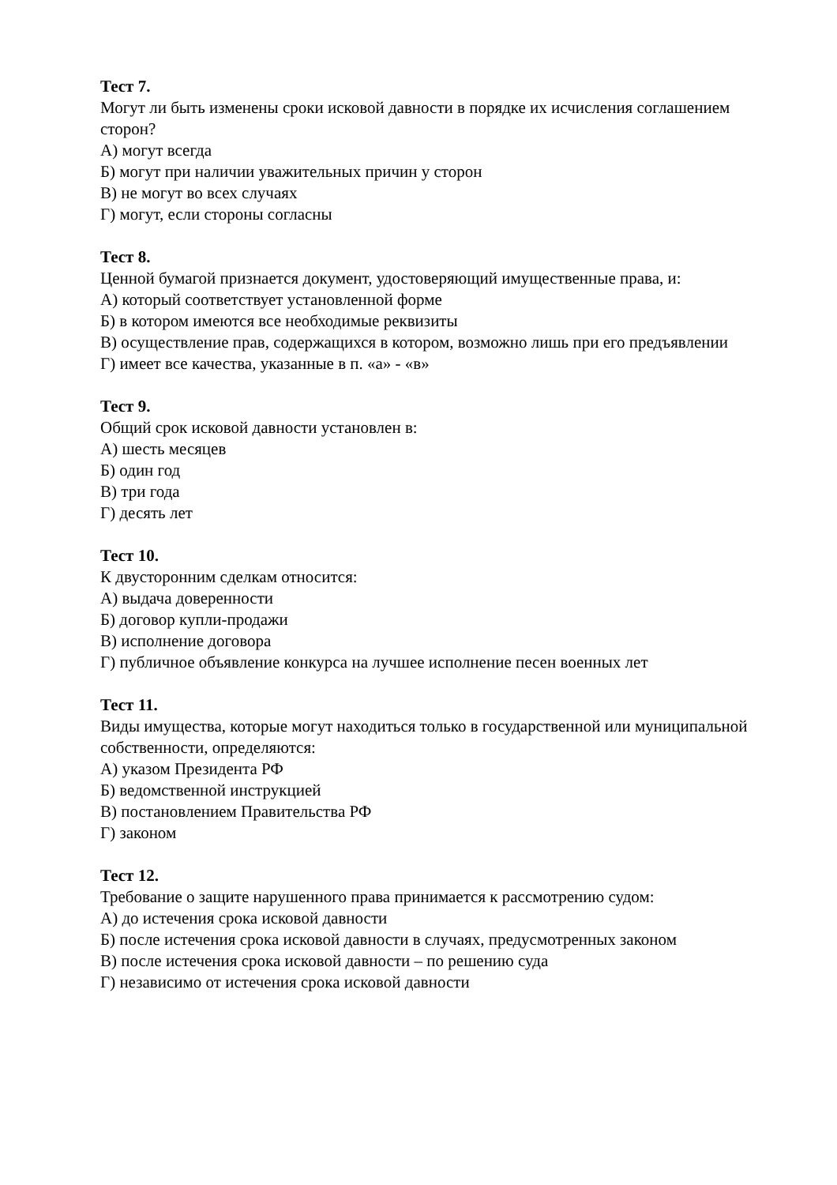Тест 7.
Могут ли быть изменены сроки исковой давности в порядке их исчисления соглашением сторон?
А) могут всегда
Б) могут при наличии уважительных причин у сторон
В) не могут во всех случаях
Г) могут, если стороны согласны
Тест 8.
Ценной бумагой признается документ, удостоверяющий имущественные права, и:
А) который соответствует установленной форме
Б) в котором имеются все необходимые реквизиты
В) осуществление прав, содержащихся в котором, возможно лишь при его предъявлении
Г) имеет все качества, указанные в п. «а» - «в»
Тест 9.
Общий срок исковой давности установлен в:
А) шесть месяцев
Б) один год
В) три года
Г) десять лет
Тест 10.
К двусторонним сделкам относится:
А) выдача доверенности
Б) договор купли-продажи
В) исполнение договора
Г) публичное объявление конкурса на лучшее исполнение песен военных лет
Тест 11.
Виды имущества, которые могут находиться только в государственной или муниципальной собственности, определяются:
А) указом Президента РФ
Б) ведомственной инструкцией
В) постановлением Правительства РФ
Г) законом
Тест 12.
Требование о защите нарушенного права принимается к рассмотрению судом:
А) до истечения срока исковой давности
Б) после истечения срока исковой давности в случаях, предусмотренных законом
В) после истечения срока исковой давности – по решению суда
Г) независимо от истечения срока исковой давности